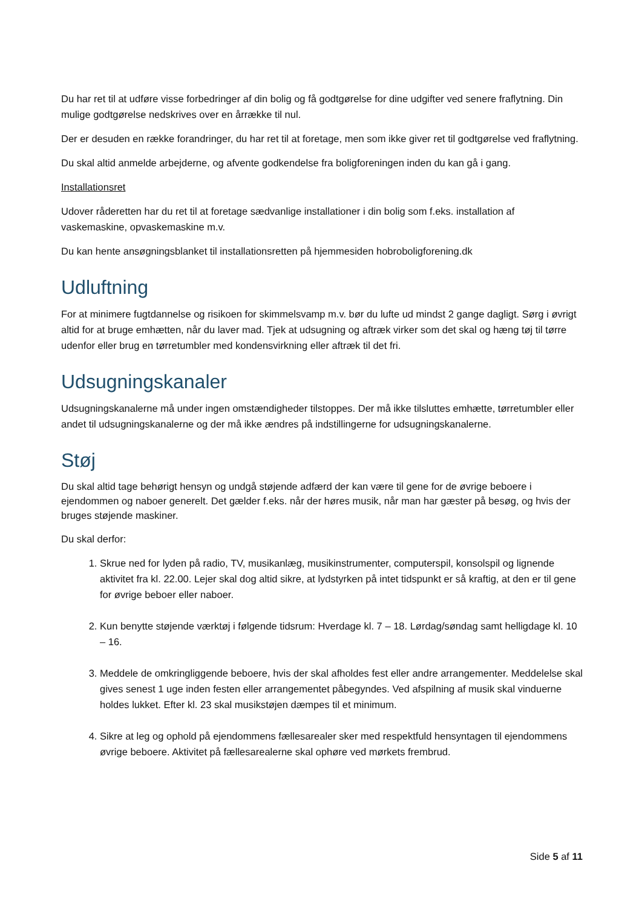Du har ret til at udføre visse forbedringer af din bolig og få godtgørelse for dine udgifter ved senere fraflytning. Din mulige godtgørelse nedskrives over en årrække til nul.
Der er desuden en række forandringer, du har ret til at foretage, men som ikke giver ret til godtgørelse ved fraflytning.
Du skal altid anmelde arbejderne, og afvente godkendelse fra boligforeningen inden du kan gå i gang.
Installationsret
Udover råderetten har du ret til at foretage sædvanlige installationer i din bolig som f.eks. installation af vaskemaskine, opvaskemaskine m.v.
Du kan hente ansøgningsblanket til installationsretten på hjemmesiden hobroboligforening.dk
Udluftning
For at minimere fugtdannelse og risikoen for skimmelsvamp m.v. bør du lufte ud mindst 2 gange dagligt. Sørg i øvrigt altid for at bruge emhætten, når du laver mad. Tjek at udsugning og aftræk virker som det skal og hæng tøj til tørre udenfor eller brug en tørretumbler med kondensvirkning eller aftræk til det fri.
Udsugningskanaler
Udsugningskanalerne må under ingen omstændigheder tilstoppes. Der må ikke tilsluttes emhætte, tørretumbler eller andet til udsugningskanalerne og der må ikke ændres på indstillingerne for udsugningskanalerne.
Støj
Du skal altid tage behørigt hensyn og undgå støjende adfærd der kan være til gene for de øvrige beboere i ejendommen og naboer generelt. Det gælder f.eks. når der høres musik, når man har gæster på besøg, og hvis der bruges støjende maskiner.
Du skal derfor:
1. Skrue ned for lyden på radio, TV, musikanlæg, musikinstrumenter, computerspil, konsolspil og lignende aktivitet fra kl. 22.00. Lejer skal dog altid sikre, at lydstyrken på intet tidspunkt er så kraftig, at den er til gene for øvrige beboer eller naboer.
2. Kun benytte støjende værktøj i følgende tidsrum: Hverdage kl. 7 – 18. Lørdag/søndag samt helligdage kl. 10 – 16.
3. Meddele de omkringliggende beboere, hvis der skal afholdes fest eller andre arrangementer. Meddelelse skal gives senest 1 uge inden festen eller arrangementet påbegyndes. Ved afspilning af musik skal vinduerne holdes lukket. Efter kl. 23 skal musikstøjen dæmpes til et minimum.
4. Sikre at leg og ophold på ejendommens fællesarealer sker med respektfuld hensyntagen til ejendommens øvrige beboere. Aktivitet på fællesarealerne skal ophøre ved mørkets frembrud.
Side 5 af 11